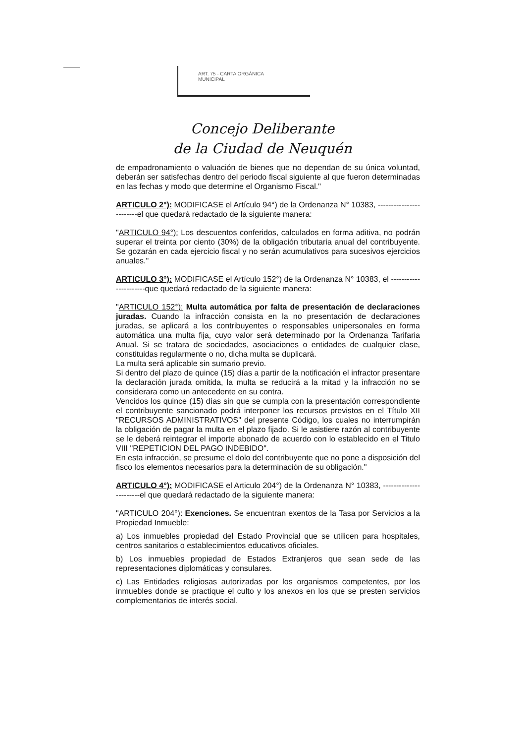ART. 75 - CARTA ORGÁNICA
MUNICIPAL
Concejo Deliberante
de la Ciudad de Neuquén
de empadronamiento o valuación de bienes que no dependan de su única voluntad, deberán ser satisfechas dentro del periodo fiscal siguiente al que fueron determinadas en las fechas y modo que determine el Organismo Fiscal."
ARTICULO 2°): MODIFICASE el Artículo 94°) de la Ordenanza N° 10383, ------------------------el que quedará redactado de la siguiente manera:
"ARTICULO 94°): Los descuentos conferidos, calculados en forma aditiva, no podrán superar el treinta por ciento (30%) de la obligación tributaria anual del contribuyente. Se gozarán en cada ejercicio fiscal y no serán acumulativos para sucesivos ejercicios anuales."
ARTICULO 3°): MODIFICASE el Artículo 152°) de la Ordenanza N° 10383, el ----------------------que quedará redactado de la siguiente manera:
"ARTICULO 152°): Multa automática por falta de presentación de declaraciones juradas. Cuando la infracción consista en la no presentación de declaraciones juradas, se aplicará a los contribuyentes o responsables unipersonales en forma automática una multa fija, cuyo valor será determinado por la Ordenanza Tarifaria Anual. Si se tratara de sociedades, asociaciones o entidades de cualquier clase, constituidas regularmente o no, dicha multa se duplicará.
La multa será aplicable sin sumario previo.
Si dentro del plazo de quince (15) días a partir de la notificación el infractor presentare la declaración jurada omitida, la multa se reducirá a la mitad y la infracción no se considerara como un antecedente en su contra.
Vencidos los quince (15) días sin que se cumpla con la presentación correspondiente el contribuyente sancionado podrá interponer los recursos previstos en el Título XII "RECURSOS ADMINISTRATIVOS" del presente Código, los cuales no interrumpirán la obligación de pagar la multa en el plazo fijado. Si le asistiere razón al contribuyente se le deberá reintegrar el importe abonado de acuerdo con lo establecido en el Titulo VIII "REPETICION DEL PAGO INDEBIDO".
En esta infracción, se presume el dolo del contribuyente que no pone a disposición del fisco los elementos necesarios para la determinación de su obligación."
ARTICULO 4°): MODIFICASE el Articulo 204°) de la Ordenanza N° 10383, -----------------------el que quedará redactado de la siguiente manera:
"ARTICULO 204°): Exenciones. Se encuentran exentos de la Tasa por Servicios a la Propiedad Inmueble:
a) Los inmuebles propiedad del Estado Provincial que se utilicen para hospitales, centros sanitarios o establecimientos educativos oficiales.
b) Los inmuebles propiedad de Estados Extranjeros que sean sede de las representaciones diplomáticas y consulares.
c) Las Entidades religiosas autorizadas por los organismos competentes, por los inmuebles donde se practique el culto y los anexos en los que se presten servicios complementarios de interés social.